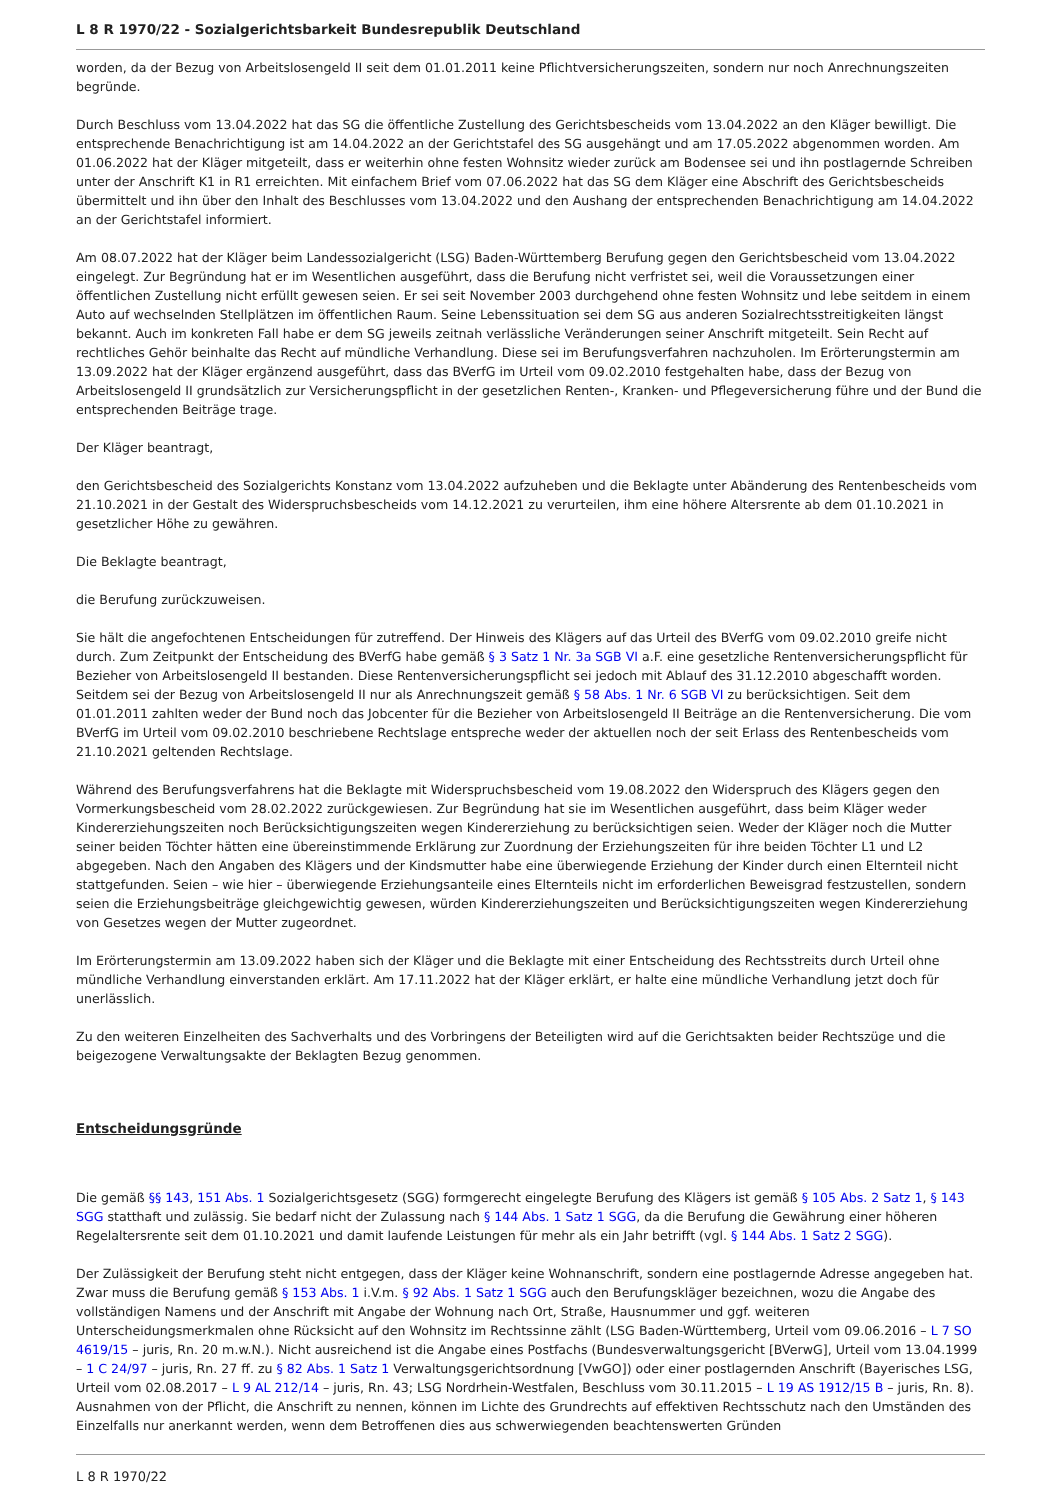L 8 R 1970/22 - Sozialgerichtsbarkeit Bundesrepublik Deutschland
worden, da der Bezug von Arbeitslosengeld II seit dem 01.01.2011 keine Pflichtversicherungszeiten, sondern nur noch Anrechnungszeiten begründe.
Durch Beschluss vom 13.04.2022 hat das SG die öffentliche Zustellung des Gerichtsbescheids vom 13.04.2022 an den Kläger bewilligt. Die entsprechende Benachrichtigung ist am 14.04.2022 an der Gerichtstafel des SG ausgehängt und am 17.05.2022 abgenommen worden. Am 01.06.2022 hat der Kläger mitgeteilt, dass er weiterhin ohne festen Wohnsitz wieder zurück am Bodensee sei und ihn postlagernde Schreiben unter der Anschrift K1 in R1 erreichten. Mit einfachem Brief vom 07.06.2022 hat das SG dem Kläger eine Abschrift des Gerichtsbescheids übermittelt und ihn über den Inhalt des Beschlusses vom 13.04.2022 und den Aushang der entsprechenden Benachrichtigung am 14.04.2022 an der Gerichtstafel informiert.
Am 08.07.2022 hat der Kläger beim Landessozialgericht (LSG) Baden-Württemberg Berufung gegen den Gerichtsbescheid vom 13.04.2022 eingelegt. Zur Begründung hat er im Wesentlichen ausgeführt, dass die Berufung nicht verfristet sei, weil die Voraussetzungen einer öffentlichen Zustellung nicht erfüllt gewesen seien. Er sei seit November 2003 durchgehend ohne festen Wohnsitz und lebe seitdem in einem Auto auf wechselnden Stellplätzen im öffentlichen Raum. Seine Lebenssituation sei dem SG aus anderen Sozialrechtsstreitigkeiten längst bekannt. Auch im konkreten Fall habe er dem SG jeweils zeitnah verlässliche Veränderungen seiner Anschrift mitgeteilt. Sein Recht auf rechtliches Gehör beinhalte das Recht auf mündliche Verhandlung. Diese sei im Berufungsverfahren nachzuholen. Im Erörterungstermin am 13.09.2022 hat der Kläger ergänzend ausgeführt, dass das BVerfG im Urteil vom 09.02.2010 festgehalten habe, dass der Bezug von Arbeitslosengeld II grundsätzlich zur Versicherungspflicht in der gesetzlichen Renten-, Kranken- und Pflegeversicherung führe und der Bund die entsprechenden Beiträge trage.
Der Kläger beantragt,
den Gerichtsbescheid des Sozialgerichts Konstanz vom 13.04.2022 aufzuheben und die Beklagte unter Abänderung des Rentenbescheids vom 21.10.2021 in der Gestalt des Widerspruchsbescheids vom 14.12.2021 zu verurteilen, ihm eine höhere Altersrente ab dem 01.10.2021 in gesetzlicher Höhe zu gewähren.
Die Beklagte beantragt,
die Berufung zurückzuweisen.
Sie hält die angefochtenen Entscheidungen für zutreffend. Der Hinweis des Klägers auf das Urteil des BVerfG vom 09.02.2010 greife nicht durch. Zum Zeitpunkt der Entscheidung des BVerfG habe gemäß § 3 Satz 1 Nr. 3a SGB VI a.F. eine gesetzliche Rentenversicherungspflicht für Bezieher von Arbeitslosengeld II bestanden. Diese Rentenversicherungspflicht sei jedoch mit Ablauf des 31.12.2010 abgeschafft worden. Seitdem sei der Bezug von Arbeitslosengeld II nur als Anrechnungszeit gemäß § 58 Abs. 1 Nr. 6 SGB VI zu berücksichtigen. Seit dem 01.01.2011 zahlten weder der Bund noch das Jobcenter für die Bezieher von Arbeitslosengeld II Beiträge an die Rentenversicherung. Die vom BVerfG im Urteil vom 09.02.2010 beschriebene Rechtslage entspreche weder der aktuellen noch der seit Erlass des Rentenbescheids vom 21.10.2021 geltenden Rechtslage.
Während des Berufungsverfahrens hat die Beklagte mit Widerspruchsbescheid vom 19.08.2022 den Widerspruch des Klägers gegen den Vormerkungsbescheid vom 28.02.2022 zurückgewiesen. Zur Begründung hat sie im Wesentlichen ausgeführt, dass beim Kläger weder Kindererziehungszeiten noch Berücksichtigungszeiten wegen Kindererziehung zu berücksichtigen seien. Weder der Kläger noch die Mutter seiner beiden Töchter hätten eine übereinstimmende Erklärung zur Zuordnung der Erziehungszeiten für ihre beiden Töchter L1 und L2 abgegeben. Nach den Angaben des Klägers und der Kindsmutter habe eine überwiegende Erziehung der Kinder durch einen Elternteil nicht stattgefunden. Seien – wie hier – überwiegende Erziehungsanteile eines Elternteils nicht im erforderlichen Beweisgrad festzustellen, sondern seien die Erziehungsbeiträge gleichgewichtig gewesen, würden Kindererziehungszeiten und Berücksichtigungszeiten wegen Kindererziehung von Gesetzes wegen der Mutter zugeordnet.
Im Erörterungstermin am 13.09.2022 haben sich der Kläger und die Beklagte mit einer Entscheidung des Rechtsstreits durch Urteil ohne mündliche Verhandlung einverstanden erklärt. Am 17.11.2022 hat der Kläger erklärt, er halte eine mündliche Verhandlung jetzt doch für unerlässlich.
Zu den weiteren Einzelheiten des Sachverhalts und des Vorbringens der Beteiligten wird auf die Gerichtsakten beider Rechtszüge und die beigezogene Verwaltungsakte der Beklagten Bezug genommen.
Entscheidungsgründe
Die gemäß §§ 143, 151 Abs. 1 Sozialgerichtsgesetz (SGG) formgerecht eingelegte Berufung des Klägers ist gemäß § 105 Abs. 2 Satz 1, § 143 SGG statthaft und zulässig. Sie bedarf nicht der Zulassung nach § 144 Abs. 1 Satz 1 SGG, da die Berufung die Gewährung einer höheren Regelaltersrente seit dem 01.10.2021 und damit laufende Leistungen für mehr als ein Jahr betrifft (vgl. § 144 Abs. 1 Satz 2 SGG).
Der Zulässigkeit der Berufung steht nicht entgegen, dass der Kläger keine Wohnanschrift, sondern eine postlagernde Adresse angegeben hat. Zwar muss die Berufung gemäß § 153 Abs. 1 i.V.m. § 92 Abs. 1 Satz 1 SGG auch den Berufungskläger bezeichnen, wozu die Angabe des vollständigen Namens und der Anschrift mit Angabe der Wohnung nach Ort, Straße, Hausnummer und ggf. weiteren Unterscheidungsmerkmalen ohne Rücksicht auf den Wohnsitz im Rechtssinne zählt (LSG Baden-Württemberg, Urteil vom 09.06.2016 – L 7 SO 4619/15 – juris, Rn. 20 m.w.N.). Nicht ausreichend ist die Angabe eines Postfachs (Bundesverwaltungsgericht [BVerwG], Urteil vom 13.04.1999 – 1 C 24/97 – juris, Rn. 27 ff. zu § 82 Abs. 1 Satz 1 Verwaltungsgerichtsordnung [VwGO]) oder einer postlagernden Anschrift (Bayerisches LSG, Urteil vom 02.08.2017 – L 9 AL 212/14 – juris, Rn. 43; LSG Nordrhein-Westfalen, Beschluss vom 30.11.2015 – L 19 AS 1912/15 B – juris, Rn. 8). Ausnahmen von der Pflicht, die Anschrift zu nennen, können im Lichte des Grundrechts auf effektiven Rechtsschutz nach den Umständen des Einzelfalls nur anerkannt werden, wenn dem Betroffenen dies aus schwerwiegenden beachtenswerten Gründen
L 8 R 1970/22